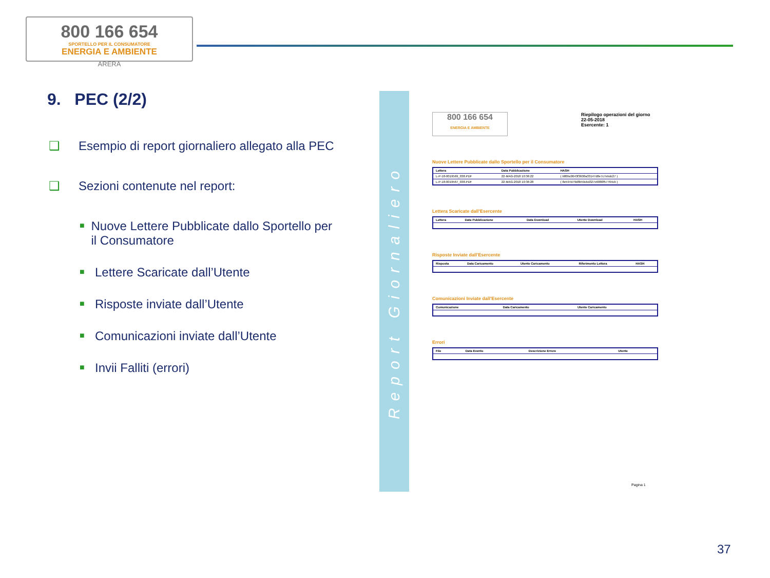800 166 654
SPORTELLO PER IL CONSUMATORE
ENERGIA E AMBIENTE
ARERA
9. PEC (2/2)
❑ Esempio di report giornaliero allegato alla PEC
❑ Sezioni contenute nel report:
■ Nuove Lettere Pubblicate dallo Sportello per il Consumatore
■ Lettere Scaricate dall’Utente
■ Risposte inviate dall’Utente
■ Comunicazioni inviate dall’Utente
■ Invii Falliti (errori)
Report Giornaliero
800 166 654
ENERGIA E AMBIENTE
Riepilogo operazioni del giorno
22-05-2018
Esercente: 1
Nuove Lettere Pubblicate dallo Sportello per il Consumatore
| Lettera | Data Pubblicazione | HASH |
| --- | --- | --- |
| L-P-18-0019569_038.PDF | 22-MAG-2018 10:36:22 | { b80bc0643f3600a33147d8e7c7ebdc27 } |
| L-P-18-0019567_038.PDF | 22-MAG-2018 10:36:28 | { 8e597d79d8b59cbd327e6880f57764cb } |
Lettera Scaricate dall'Esercente
| Lettera | Data Pubblicazione | Data Download | Utente Download | HASH |
| --- | --- | --- | --- | --- |
Risposte Inviate dall'Esercente
| Risposta | Data Caricamento | Utente Caricamento | Riferimento Lettera | HASH |
| --- | --- | --- | --- | --- |
Comunicazioni Inviate dall'Esercente
| Comunicazione | Data Caricamento | Utente Caricamento |
| --- | --- | --- |
Errori
| File | Data Evento | Descrizione Errore | Utente |
| --- | --- | --- | --- |
Pagina 1
37